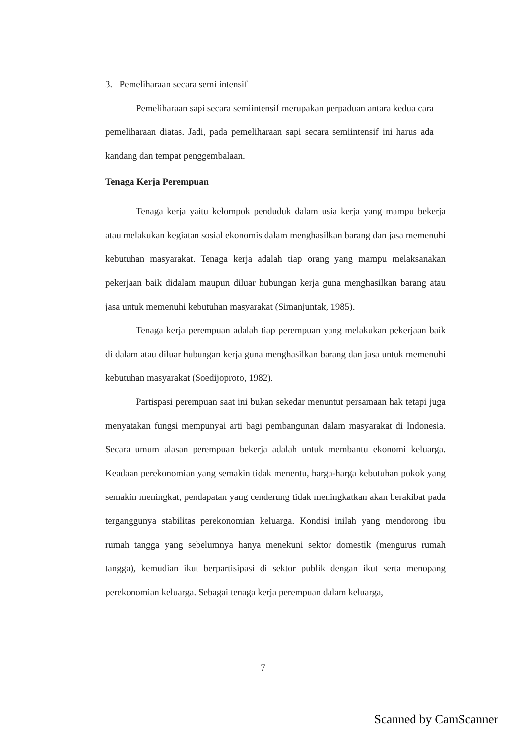3. Pemeliharaan secara semi intensif
Pemeliharaan sapi secara semiintensif merupakan perpaduan antara kedua cara pemeliharaan diatas. Jadi, pada pemeliharaan sapi secara semiintensif ini harus ada kandang dan tempat penggembalaan.
Tenaga Kerja Perempuan
Tenaga kerja yaitu kelompok penduduk dalam usia kerja yang mampu bekerja atau melakukan kegiatan sosial ekonomis dalam menghasilkan barang dan jasa memenuhi kebutuhan masyarakat. Tenaga kerja adalah tiap orang yang mampu melaksanakan pekerjaan baik didalam maupun diluar hubungan kerja guna menghasilkan barang atau jasa untuk memenuhi kebutuhan masyarakat (Simanjuntak, 1985).
Tenaga kerja perempuan adalah tiap perempuan yang melakukan pekerjaan baik di dalam atau diluar hubungan kerja guna menghasilkan barang dan jasa untuk memenuhi kebutuhan masyarakat (Soedijoproto, 1982).
Partispasi perempuan saat ini bukan sekedar menuntut persamaan hak tetapi juga menyatakan fungsi mempunyai arti bagi pembangunan dalam masyarakat di Indonesia. Secara umum alasan perempuan bekerja adalah untuk membantu ekonomi keluarga. Keadaan perekonomian yang semakin tidak menentu, harga-harga kebutuhan pokok yang semakin meningkat, pendapatan yang cenderung tidak meningkatkan akan berakibat pada terganggunya stabilitas perekonomian keluarga. Kondisi inilah yang mendorong ibu rumah tangga yang sebelumnya hanya menekuni sektor domestik (mengurus rumah tangga), kemudian ikut berpartisipasi di sektor publik dengan ikut serta menopang perekonomian keluarga. Sebagai tenaga kerja perempuan dalam keluarga,
7
Scanned by CamScanner